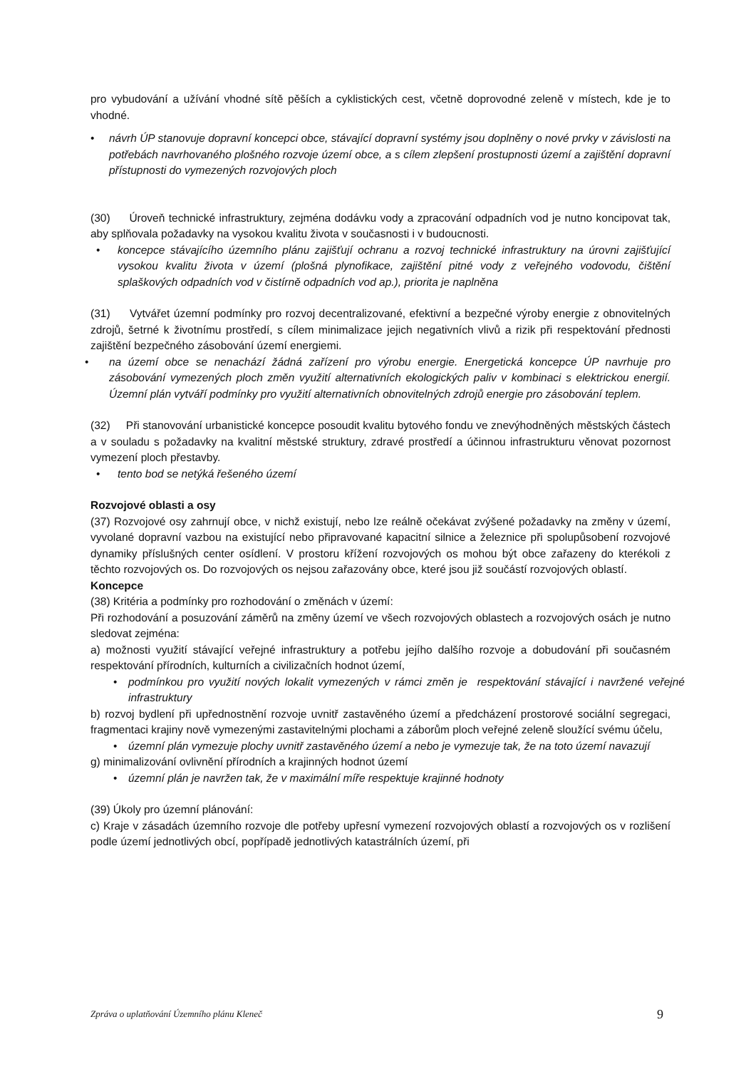pro vybudování a užívání vhodné sítě pěších a cyklistických cest, včetně doprovodné zeleně v místech, kde je to vhodné.
• návrh ÚP stanovuje dopravní koncepci obce, stávající dopravní systémy jsou doplněny o nové prvky v závislosti na potřebách navrhovaného plošného rozvoje území obce, a s cílem zlepšení prostupnosti území a zajištění dopravní přístupnosti do vymezených rozvojových ploch
(30) Úroveň technické infrastruktury, zejména dodávku vody a zpracování odpadních vod je nutno koncipovat tak, aby splňovala požadavky na vysokou kvalitu života v současnosti i v budoucnosti.
• koncepce stávajícího územního plánu zajišťují ochranu a rozvoj technické infrastruktury na úrovni zajišťující vysokou kvalitu života v území (plošná plynofikace, zajištění pitné vody z veřejného vodovodu, čištění splaškových odpadních vod v čistírně odpadních vod ap.), priorita je naplněna
(31) Vytvářet územní podmínky pro rozvoj decentralizované, efektivní a bezpečné výroby energie z obnovitelných zdrojů, šetrné k životnímu prostředí, s cílem minimalizace jejich negativních vlivů a rizik při respektování přednosti zajištění bezpečného zásobování území energiemi.
• na území obce se nenachází žádná zařízení pro výrobu energie. Energetická koncepce ÚP navrhuje pro zásobování vymezených ploch změn využití alternativních ekologických paliv v kombinaci s elektrickou energií. Územní plán vytváří podmínky pro využití alternativních obnovitelných zdrojů energie pro zásobování teplem.
(32) Při stanovování urbanistické koncepce posoudit kvalitu bytového fondu ve znevýhodněných městských částech a v souladu s požadavky na kvalitní městské struktury, zdravé prostředí a účinnou infrastrukturu věnovat pozornost vymezení ploch přestavby.
• tento bod se netýká řešeného území
Rozvojové oblasti a osy
(37) Rozvojové osy zahrnují obce, v nichž existují, nebo lze reálně očekávat zvýšené požadavky na změny v území, vyvolané dopravní vazbou na existující nebo připravované kapacitní silnice a železnice při spolupůsobení rozvojové dynamiky příslušných center osídlení. V prostoru křížení rozvojových os mohou být obce zařazeny do kterékoli z těchto rozvojových os. Do rozvojových os nejsou zařazovány obce, které jsou již součástí rozvojových oblastí.
Koncepce
(38) Kritéria a podmínky pro rozhodování o změnách v území:
Při rozhodování a posuzování záměrů na změny území ve všech rozvojových oblastech a rozvojových osách je nutno sledovat zejména:
a) možnosti využití stávající veřejné infrastruktury a potřebu jejího dalšího rozvoje a dobudování při současném respektování přírodních, kulturních a civilizačních hodnot území,
• podmínkou pro využití nových lokalit vymezených v rámci změn je respektování stávající i navržené veřejné infrastruktury
b) rozvoj bydlení při upřednostnění rozvoje uvnitř zastavěného území a předcházení prostorové sociální segregaci, fragmentaci krajiny nově vymezenými zastavitelnými plochami a záborům ploch veřejné zeleně sloužící svému účelu,
• územní plán vymezuje plochy uvnitř zastavěného území a nebo je vymezuje tak, že na toto území navazují
g) minimalizování ovlivnění přírodních a krajinných hodnot území
• územní plán je navržen tak, že v maximální míře respektuje krajinné hodnoty
(39) Úkoly pro územní plánování:
c) Kraje v zásadách územního rozvoje dle potřeby upřesní vymezení rozvojových oblastí a rozvojových os v rozlišení podle území jednotlivých obcí, popřípadě jednotlivých katastrálních území, při
Zpráva o uplatňování Územního plánu Kleneč 9